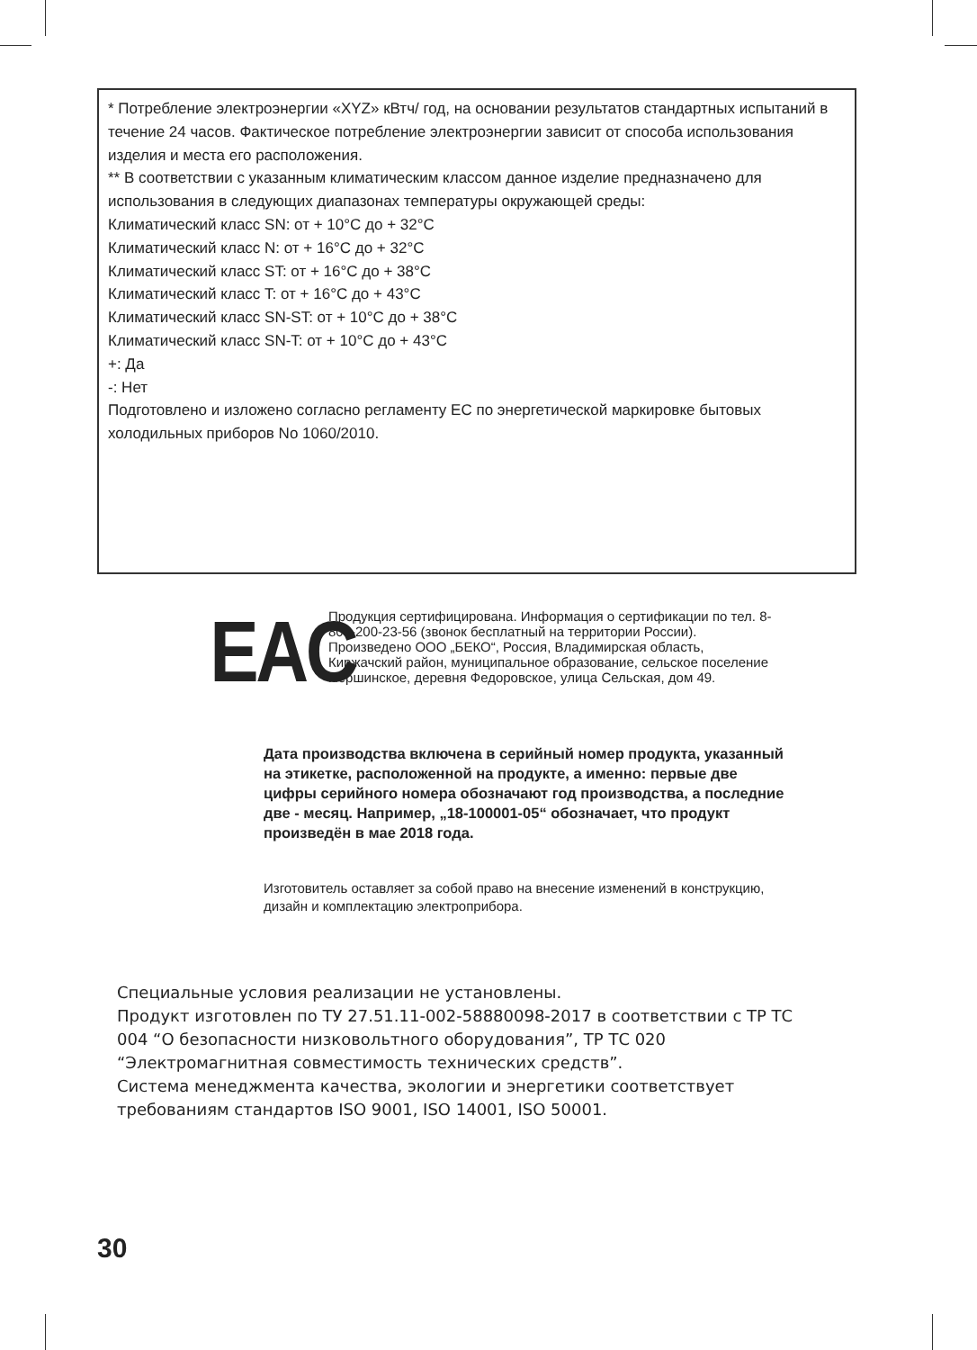* Потребление электроэнергии «XYZ» кВтч/ год, на основании результатов стандартных испытаний в течение 24 часов. Фактическое потребление электроэнергии зависит от способа использования изделия и места его расположения.
** В соответствии с указанным климатическим классом данное изделие предназначено для использования в следующих диапазонах температуры окружающей среды:
Климатический класс SN: от + 10°C до + 32°C
Климатический класс N: от + 16°C до + 32°C
Климатический класс ST: от + 16°C до + 38°C
Климатический класс T: от + 16°C до + 43°C
Климатический класс SN-ST: от + 10°C до + 38°C
Климатический класс SN-T: от + 10°C до + 43°C
+: Да
-: Нет
Подготовлено и изложено согласно регламенту ЕС по энергетической маркировке бытовых холодильных приборов No 1060/2010.
EAC
Продукция сертифицирована. Информация о сертификации по тел. 8-800-200-23-56 (звонок бесплатный на территории России). Произведено ООО „БЕКО“, Россия, Владимирская область, Киржачский район, муниципальное образование, сельское поселение Першинское, деревня Федоровское, улица Сельская, дом 49.
Дата производства включена в серийный номер продукта, указанный на этикетке, расположенной на продукте, а именно: первые две цифры серийного номера обозначают год производства, а последние две - месяц. Например, „18-100001-05“ обозначает, что продукт произведён в мае 2018 года.
Изготовитель оставляет за собой право на внесение изменений в конструкцию, дизайн и комплектацию электроприбора.
Специальные условия реализации не установлены.
Продукт изготовлен по ТУ 27.51.11-002-58880098-2017 в соответствии с ТР ТС 004 “О безопасности низковольтного оборудования”, ТР ТС 020 “Электромагнитная совместимость технических средств”.
Система менеджмента качества, экологии и энергетики соответствует требованиям стандартов ISO 9001, ISO 14001, ISO 50001.
30